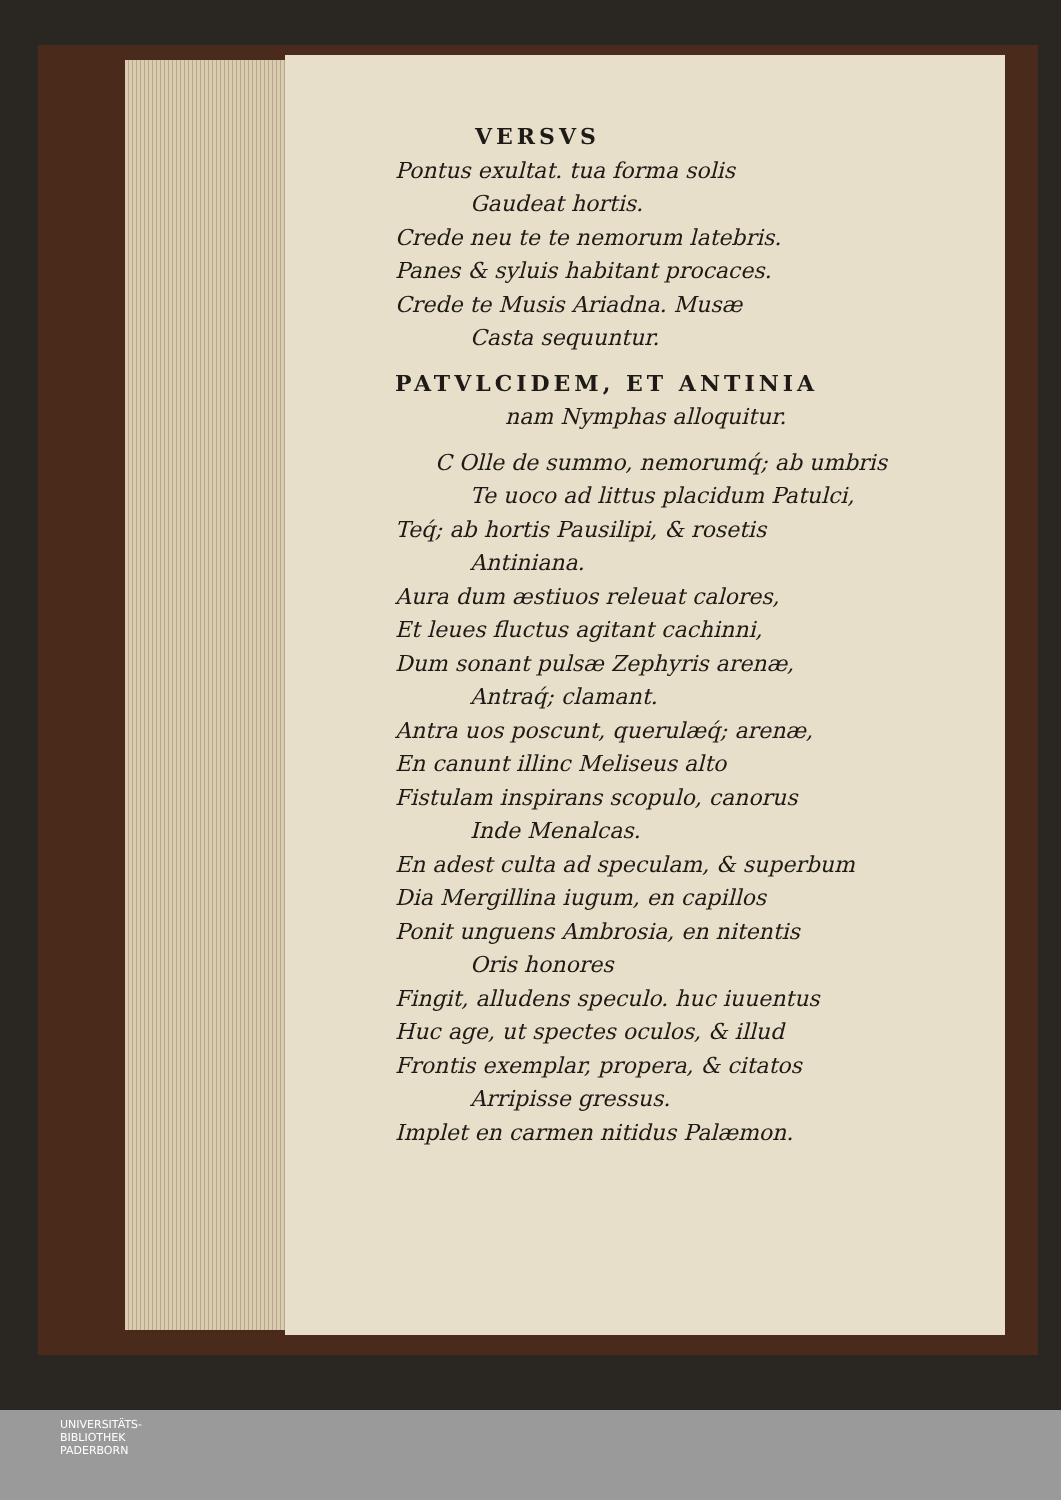VERSVS
Pontus exultat. tua forma solis
Gaudeat hortis.
Crede neu te te nemorum latebris.
Panes & syluis habitant procaces.
Crede te Musis Ariadna. Musæ
Casta sequuntur.
PATVLCIDEM, ET ANTINIA
nam Nymphas alloquitur.
C Olle de summo, nemorumq́; ab umbris
Te uoco ad littus placidum Patulci,
Teq́; ab hortis Pausilipi, & rosetis
Antiniana.
Aura dum æstiuos releuat calores,
Et leues fluctus agitant cachinni,
Dum sonant pulsæ Zephyris arenæ,
Antraq́; clamant.
Antra uos poscunt, querulæq́; arenæ,
En canunt illinc Meliseus alto
Fistulam inspirans scopulo, canorus
Inde Menalcas.
En adest culta ad speculam, & superbum
Dia Mergillina iugum, en capillos
Ponit unguens Ambrosia, en nitentis
Oris honores
Fingit, alludens speculo. huc iuuentus
Huc age, ut spectes oculos, & illud
Frontis exemplar, propera, & citatos
Arripisse gressus.
Implet en carmen nitidus Palæmon.
UNIVERSITÄTS-
BIBLIOTHEK
PADERBORN